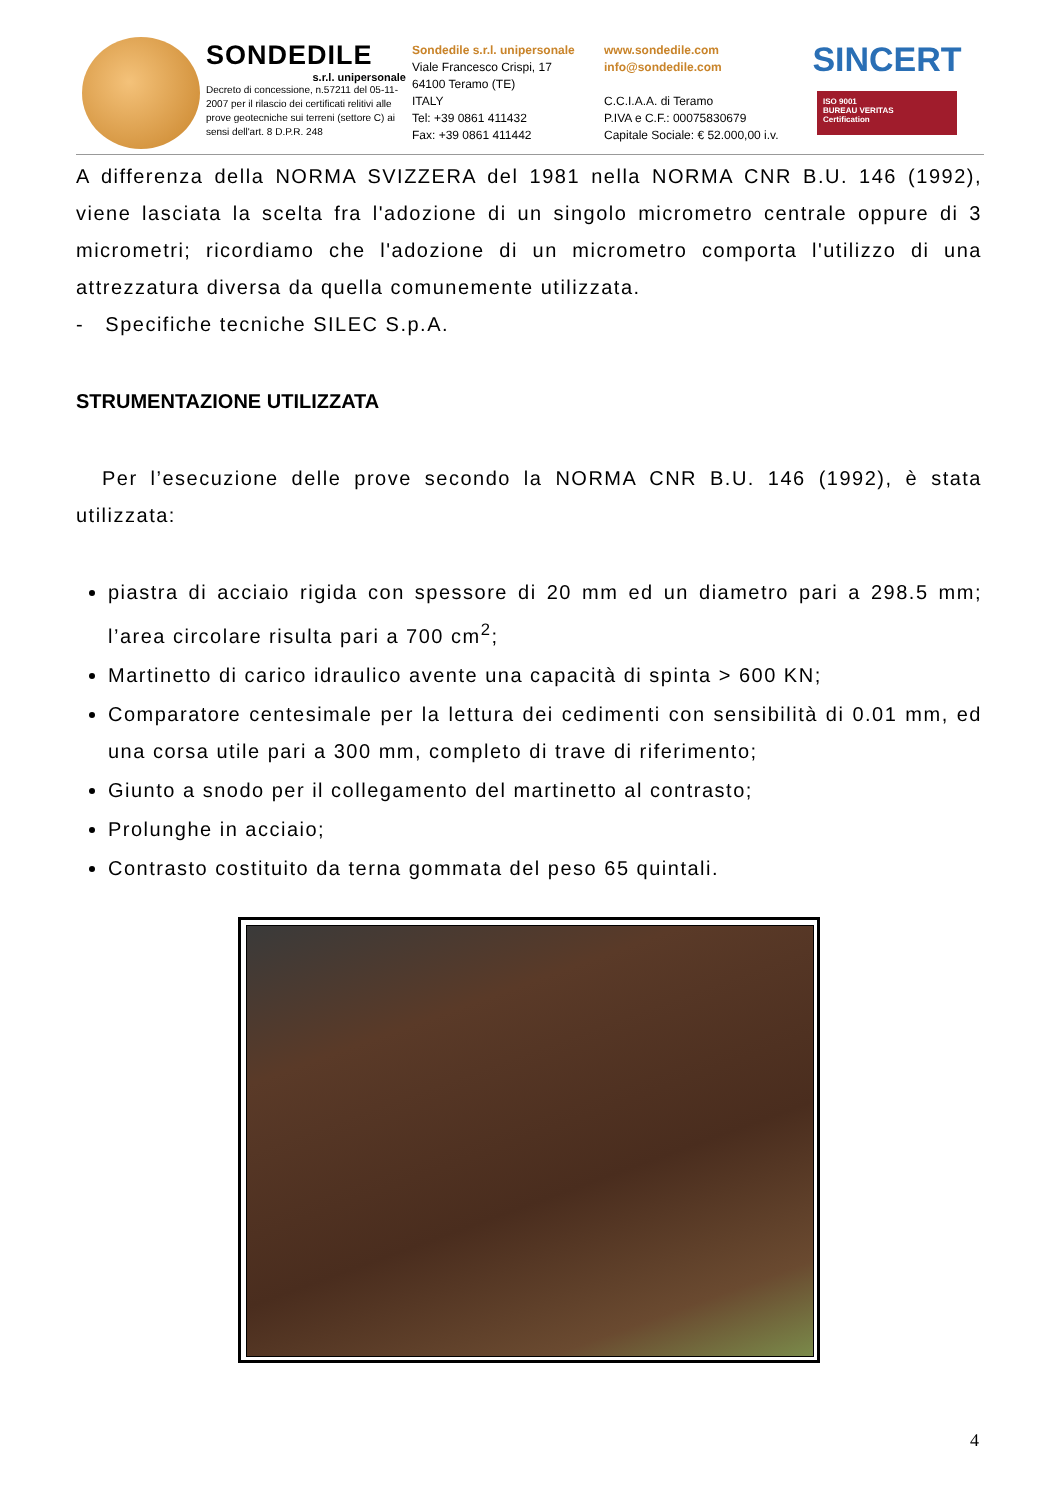SONDEDILE
s.r.l. unipersonale
Decreto di concessione, n.57211 del 05-11-2007 per il rilascio dei certificati relitivi alle prove geotecniche sui terreni (settore C) ai sensi dell'art. 8 D.P.R. 248
Sondedile s.r.l. unipersonale
Viale Francesco Crispi, 17
64100 Teramo (TE)
ITALY
Tel: +39 0861 411432
Fax: +39 0861 411442
www.sondedile.com
info@sondedile.com
C.C.I.A.A. di Teramo
P.IVA e C.F.: 00075830679
Capitale Sociale: € 52.000,00 i.v.
SINCERT
ISO 9001
BUREAU VERITAS
Certification
A differenza della NORMA SVIZZERA del 1981 nella NORMA CNR B.U. 146 (1992), viene lasciata la scelta fra l'adozione di un singolo micrometro centrale oppure di 3 micrometri; ricordiamo che l'adozione di un micrometro comporta l'utilizzo di una attrezzatura diversa da quella comunemente utilizzata.
- Specifiche tecniche SILEC S.p.A.
STRUMENTAZIONE UTILIZZATA
Per l’esecuzione delle prove secondo la NORMA CNR B.U. 146 (1992), è stata utilizzata:
piastra di acciaio rigida con spessore di 20 mm ed un diametro pari a 298.5 mm; l’area circolare risulta pari a 700 cm<sup>2</sup>;
Martinetto di carico idraulico avente una capacità di spinta > 600 KN;
Comparatore centesimale per la lettura dei cedimenti con sensibilità di 0.01 mm, ed una corsa utile pari a 300 mm, completo di trave di riferimento;
Giunto a snodo per il collegamento del martinetto al contrasto;
Prolunghe in acciaio;
Contrasto costituito da terna gommata del peso 65 quintali.
4